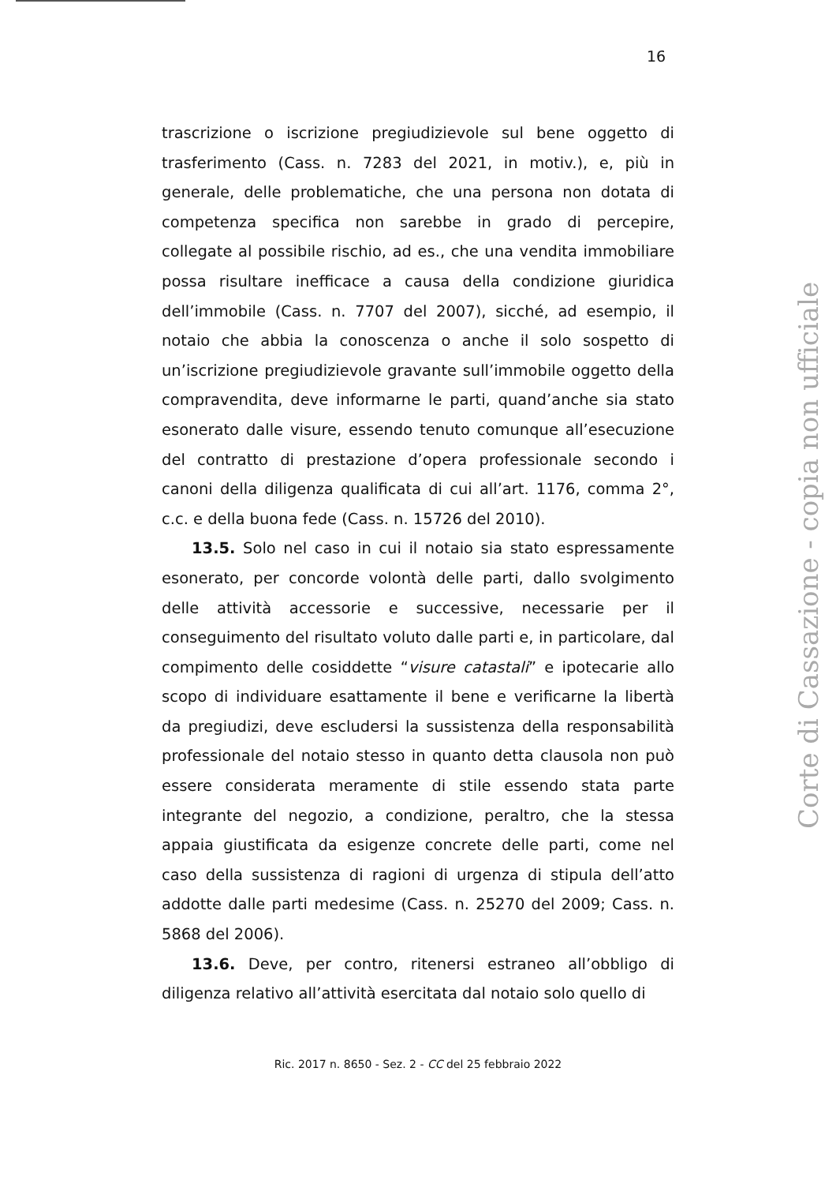16
trascrizione o iscrizione pregiudizievole sul bene oggetto di trasferimento (Cass. n. 7283 del 2021, in motiv.), e, più in generale, delle problematiche, che una persona non dotata di competenza specifica non sarebbe in grado di percepire, collegate al possibile rischio, ad es., che una vendita immobiliare possa risultare inefficace a causa della condizione giuridica dell’immobile (Cass. n. 7707 del 2007), sicché, ad esempio, il notaio che abbia la conoscenza o anche il solo sospetto di un’iscrizione pregiudizievole gravante sull’immobile oggetto della compravendita, deve informarne le parti, quand’anche sia stato esonerato dalle visure, essendo tenuto comunque all’esecuzione del contratto di prestazione d’opera professionale secondo i canoni della diligenza qualificata di cui all’art. 1176, comma 2°, c.c. e della buona fede (Cass. n. 15726 del 2010).
13.5. Solo nel caso in cui il notaio sia stato espressamente esonerato, per concorde volontà delle parti, dallo svolgimento delle attività accessorie e successive, necessarie per il conseguimento del risultato voluto dalle parti e, in particolare, dal compimento delle cosiddette “visure catastali” e ipotecarie allo scopo di individuare esattamente il bene e verificarne la libertà da pregiudizi, deve escludersi la sussistenza della responsabilità professionale del notaio stesso in quanto detta clausola non può essere considerata meramente di stile essendo stata parte integrante del negozio, a condizione, peraltro, che la stessa appaia giustificata da esigenze concrete delle parti, come nel caso della sussistenza di ragioni di urgenza di stipula dell’atto addotte dalle parti medesime (Cass. n. 25270 del 2009; Cass. n. 5868 del 2006).
13.6. Deve, per contro, ritenersi estraneo all’obbligo di diligenza relativo all’attività esercitata dal notaio solo quello di
Ric. 2017 n. 8650 - Sez. 2 - CC del 25 febbraio 2022
Corte di Cassazione - copia non ufficiale